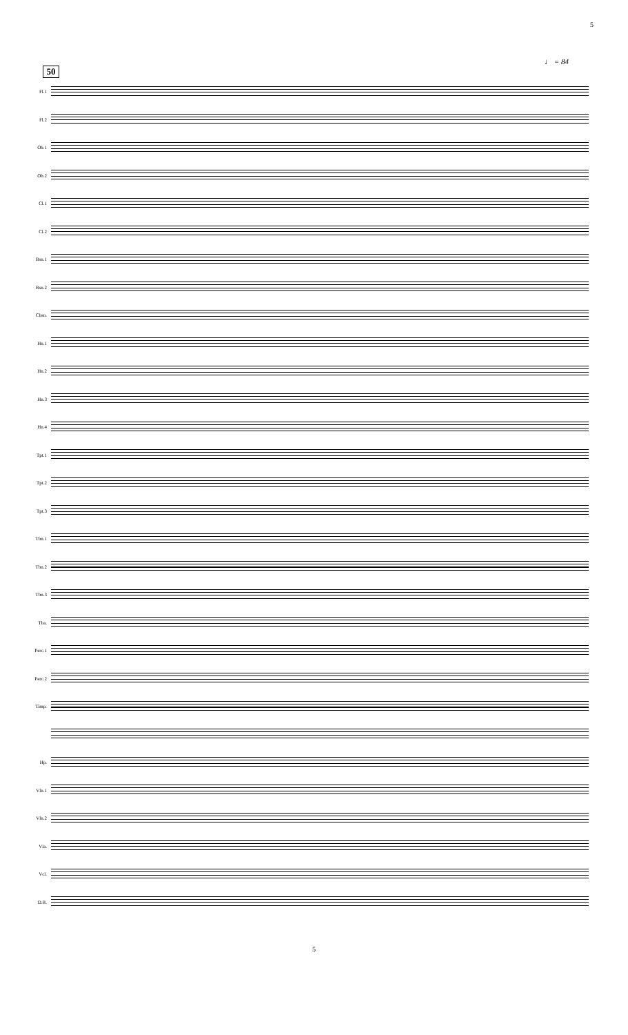5
♩ = 84
50
Fl.1
Fl.2
Ob.1
Ob.2
Cl.1
Cl.2
Bsn.1
Bsn.2
Cbsn.
Hn.1
Hn.2
Hn.3
Hn.4
Tpt.1
Tpt.2
Tpt.3
Tbn.1
Tbn.2
Tbn.3
Tba.
Perc.1
Perc.2
Timp.
Hp.
Vln.1
Vln.2
Vla.
Vcl.
D.B.
5